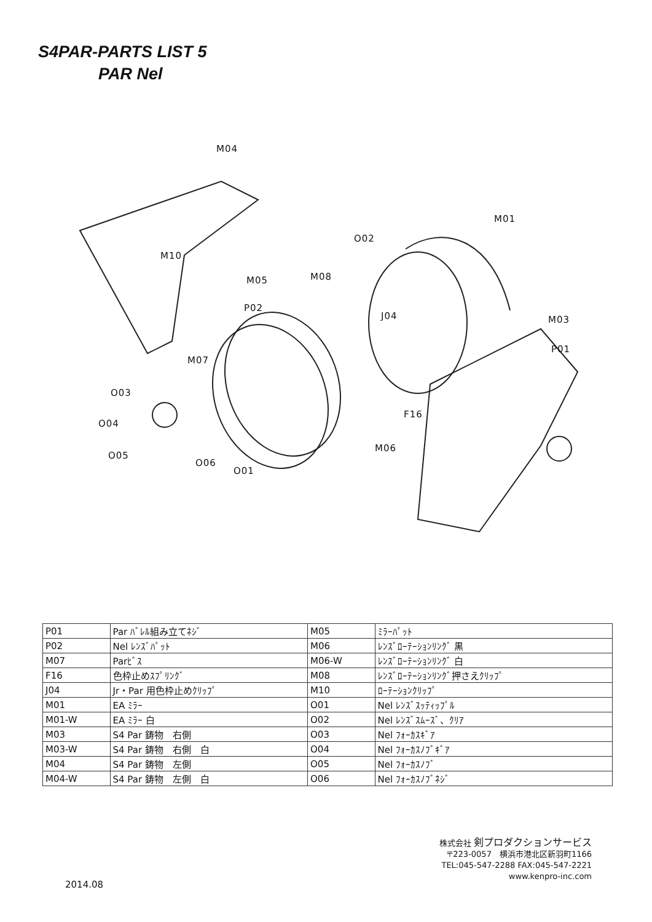S4PAR-PARTS LIST 5
PAR Nel
M04
M01
O02
M10
M05 M08
P02
J04 M03
P01
M07
O03
O04
F16
M06
O05
O06
O01
| P01 | Par ﾊﾞﾚﾙ組み立てﾈｼﾞ | M05 | ﾐﾗｰﾊﾟｯﾄ |
| P02 | Nel ﾚﾝｽﾞﾊﾟｯﾄ | M06 | ﾚﾝｽﾞﾛｰﾃｰｼｮﾝﾘﾝｸﾞ 黒 |
| M07 | Parﾋﾞｽ | M06-W | ﾚﾝｽﾞﾛｰﾃｰｼｮﾝﾘﾝｸﾞ 白 |
| F16 | 色枠止めｽﾌﾟﾘﾝｸﾞ | M08 | ﾚﾝｽﾞﾛｰﾃｰｼｮﾝﾘﾝｸﾞ押さえｸﾘｯﾌﾟ |
| J04 | Jr・Par 用色枠止めｸﾘｯﾌﾟ | M10 | ﾛｰﾃｰｼｮﾝｸﾘｯﾌﾟ |
| M01 | EA ﾐﾗｰ | O01 | Nel ﾚﾝｽﾞｽｯﾃｨｯﾌﾟﾙ |
| M01-W | EA ﾐﾗｰ 白 | O02 | Nel ﾚﾝｽﾞｽﾑｰｽﾞ、ｸﾘｱ |
| M03 | S4 Par 鋳物 右側 | O03 | Nel ﾌｫｰｶｽｷﾞｱ |
| M03-W | S4 Par 鋳物 右側 白 | O04 | Nel ﾌｫｰｶｽﾉﾌﾞｷﾞｱ |
| M04 | S4 Par 鋳物 左側 | O05 | Nel ﾌｫｰｶｽﾉﾌﾞ |
| M04-W | S4 Par 鋳物 左側 白 | O06 | Nel ﾌｫｰｶｽﾉﾌﾞﾈｼﾞ |
株式会社 剣プロダクションサービス
〒223-0057　横浜市港北区新羽町1166
TEL:045-547-2288 FAX:045-547-2221
www.kenpro-inc.com
2014.08